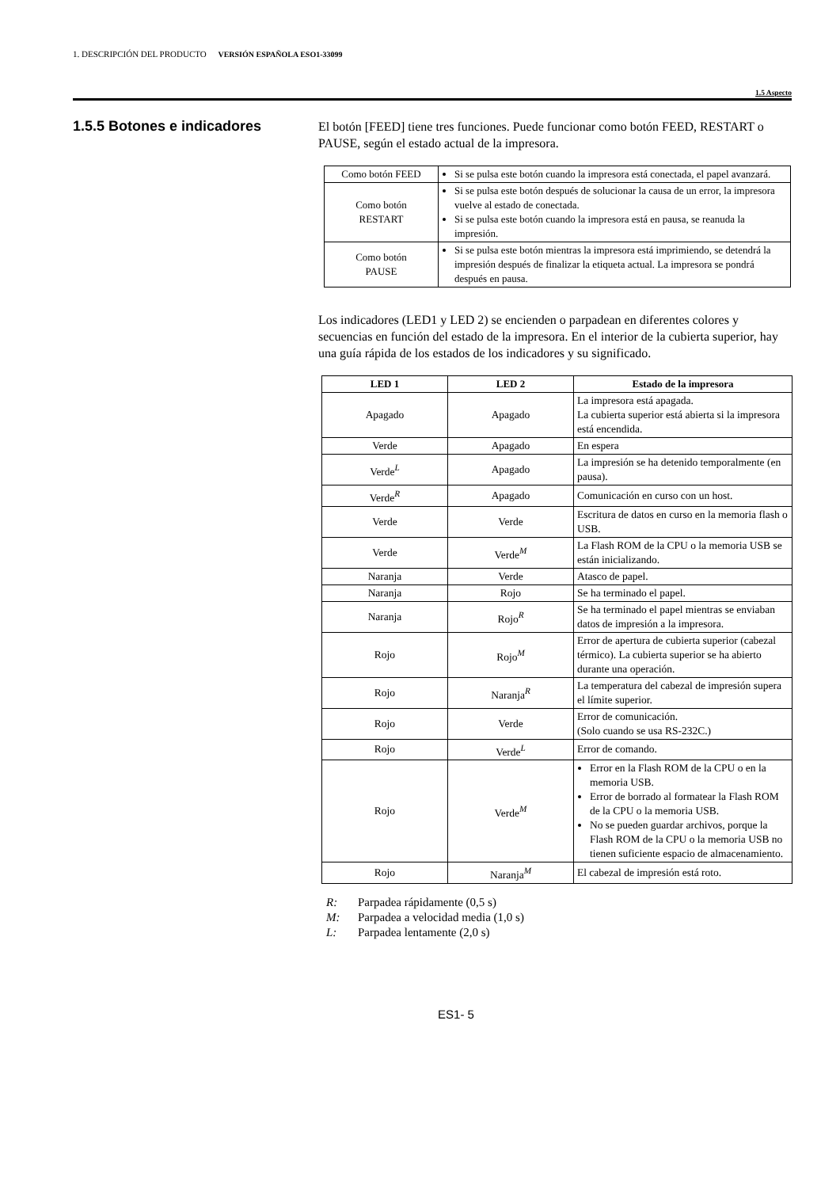1. DESCRIPCIÓN DEL PRODUCTO VERSIÓN ESPAÑOLA ESO1-33099
1.5 Aspecto
1.5.5 Botones e indicadores
El botón [FEED] tiene tres funciones. Puede funcionar como botón FEED, RESTART o PAUSE, según el estado actual de la impresora.
| Como botón FEED | Si se pulsa este botón cuando la impresora está conectada, el papel avanzará. |
| Como botón RESTART | Si se pulsa este botón después de solucionar la causa de un error, la impresora vuelve al estado de conectada. Si se pulsa este botón cuando la impresora está en pausa, se reanuda la impresión. |
| Como botón PAUSE | Si se pulsa este botón mientras la impresora está imprimiendo, se detendrá la impresión después de finalizar la etiqueta actual. La impresora se pondrá después en pausa. |
Los indicadores (LED1 y LED 2) se encienden o parpadean en diferentes colores y secuencias en función del estado de la impresora. En el interior de la cubierta superior, hay una guía rápida de los estados de los indicadores y su significado.
| LED 1 | LED 2 | Estado de la impresora |
| --- | --- | --- |
| Apagado | Apagado | La impresora está apagada. La cubierta superior está abierta si la impresora está encendida. |
| Verde | Apagado | En espera |
| Verde<sup>L</sup> | Apagado | La impresión se ha detenido temporalmente (en pausa). |
| Verde<sup>R</sup> | Apagado | Comunicación en curso con un host. |
| Verde | Verde | Escritura de datos en curso en la memoria flash o USB. |
| Verde | Verde<sup>M</sup> | La Flash ROM de la CPU o la memoria USB se están inicializando. |
| Naranja | Verde | Atasco de papel. |
| Naranja | Rojo | Se ha terminado el papel. |
| Naranja | Rojo<sup>R</sup> | Se ha terminado el papel mientras se enviaban datos de impresión a la impresora. |
| Rojo | Rojo<sup>M</sup> | Error de apertura de cubierta superior (cabezal térmico). La cubierta superior se ha abierto durante una operación. |
| Rojo | Naranja<sup>R</sup> | La temperatura del cabezal de impresión supera el límite superior. |
| Rojo | Verde | Error de comunicación. (Solo cuando se usa RS-232C.) |
| Rojo | Verde<sup>L</sup> | Error de comando. |
| Rojo | Verde<sup>M</sup> | Error en la Flash ROM de la CPU o en la memoria USB. Error de borrado al formatear la Flash ROM de la CPU o la memoria USB. No se pueden guardar archivos, porque la Flash ROM de la CPU o la memoria USB no tienen suficiente espacio de almacenamiento. |
| Rojo | Naranja<sup>M</sup> | El cabezal de impresión está roto. |
R: Parpadea rápidamente (0,5 s)
M: Parpadea a velocidad media (1,0 s)
L: Parpadea lentamente (2,0 s)
ES1- 5